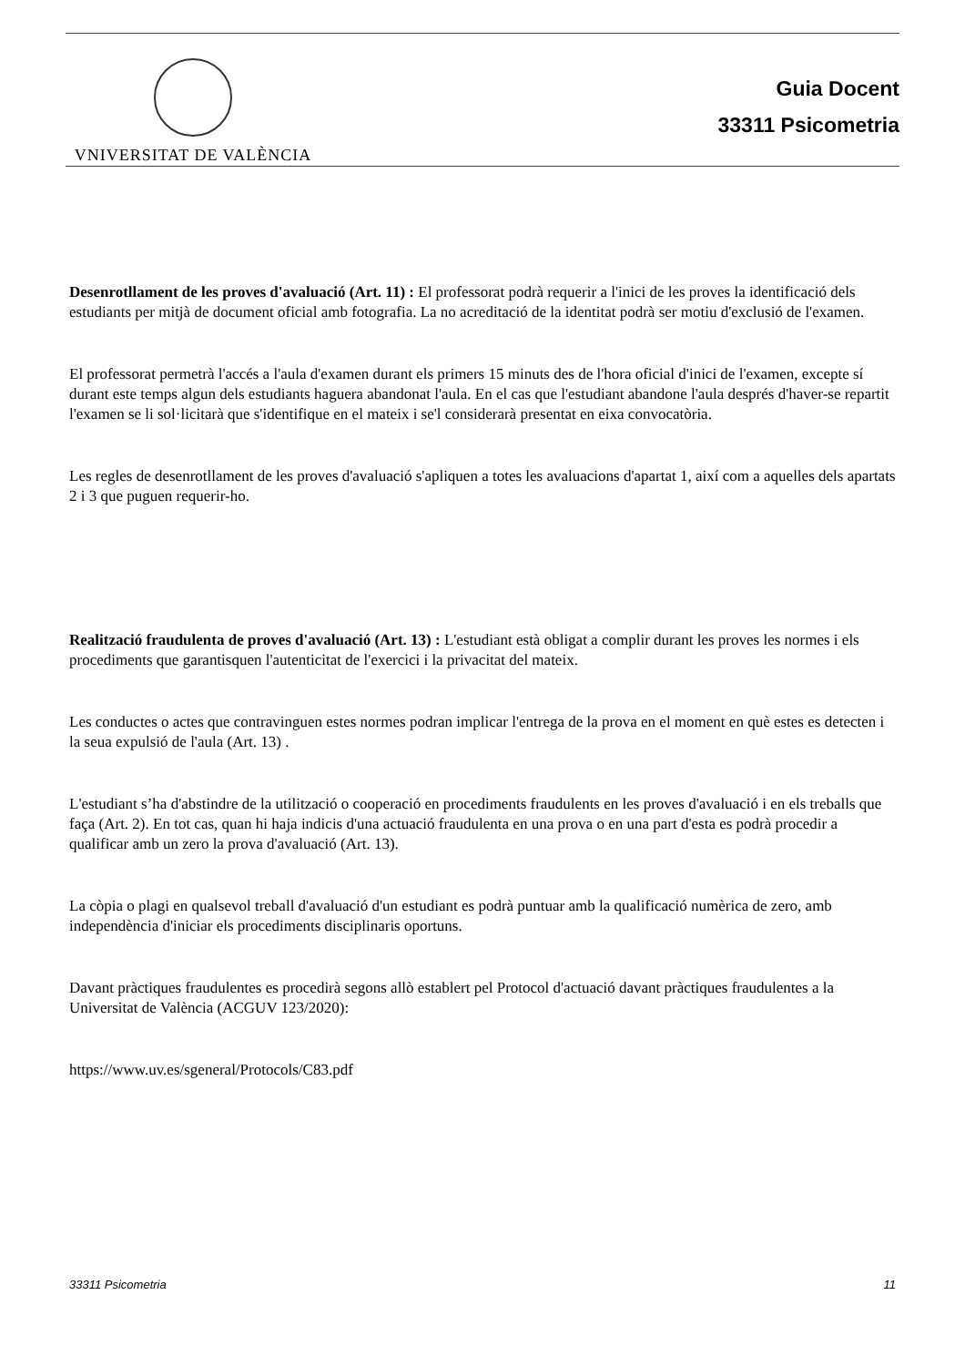VNIVERSITAT DE VALÈNCIA
Guia Docent
33311 Psicometria
Desenrotllament de les proves d'avaluació (Art. 11) : El professorat podrà requerir a l'inici de les proves la identificació dels estudiants per mitjà de document oficial amb fotografia. La no acreditació de la identitat podrà ser motiu d'exclusió de l'examen.
El professorat permetrà l'accés a l'aula d'examen durant els primers 15 minuts des de l'hora oficial d'inici de l'examen, excepte sí durant este temps algun dels estudiants haguera abandonat l'aula. En el cas que l'estudiant abandone l'aula després d'haver-se repartit l'examen se li sol·licitarà que s'identifique en el mateix i se'l considerarà presentat en eixa convocatòria.
Les regles de desenrotllament de les proves d'avaluació s'apliquen a totes les avaluacions d'apartat 1, així com a aquelles dels apartats 2 i 3 que puguen requerir-ho.
Realització fraudulenta de proves d'avaluació (Art. 13) : L'estudiant està obligat a complir durant les proves les normes i els procediments que garantisquen l'autenticitat de l'exercici i la privacitat del mateix.
Les conductes o actes que contravinguen estes normes podran implicar l'entrega de la prova en el moment en què estes es detecten i la seua expulsió de l'aula (Art. 13) .
L'estudiant s’ha d'abstindre de la utilització o cooperació en procediments fraudulents en les proves d'avaluació i en els treballs que faça (Art. 2). En tot cas, quan hi haja indicis d'una actuació fraudulenta en una prova o en una part d'esta es podrà procedir a qualificar amb un zero la prova d'avaluació (Art. 13).
La còpia o plagi en qualsevol treball d'avaluació d'un estudiant es podrà puntuar amb la qualificació numèrica de zero, amb independència d'iniciar els procediments disciplinaris oportuns.
Davant pràctiques fraudulentes es procedirà segons allò establert pel Protocol d'actuació davant pràctiques fraudulentes a la Universitat de València (ACGUV 123/2020):
https://www.uv.es/sgeneral/Protocols/C83.pdf
33311 Psicometria 11